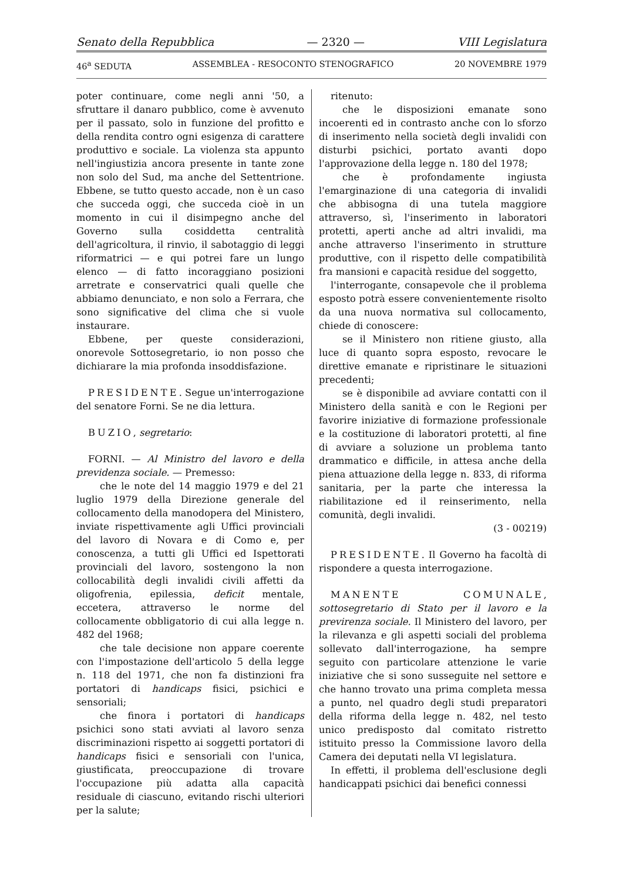Senato della Repubblica — 2320 — VIII Legislatura
46<sup>a</sup> SEDUTA ASSEMBLEA - RESOCONTO STENOGRAFICO 20 NOVEMBRE 1979
poter continuare, come negli anni '50, a sfruttare il danaro pubblico, come è avvenuto per il passato, solo in funzione del profitto e della rendita contro ogni esigenza di carattere produttivo e sociale. La violenza sta appunto nell'ingiustizia ancora presente in tante zone non solo del Sud, ma anche del Settentrione. Ebbene, se tutto questo accade, non è un caso che succeda oggi, che succeda cioè in un momento in cui il disimpegno anche del Governo sulla cosiddetta centralità dell'agricoltura, il rinvio, il sabotaggio di leggi riformatrici — e qui potrei fare un lungo elenco — di fatto incoraggiano posizioni arretrate e conservatrici quali quelle che abbiamo denunciato, e non solo a Ferrara, che sono significative del clima che si vuole instaurare.
Ebbene, per queste considerazioni, onorevole Sottosegretario, io non posso che dichiarare la mia profonda insoddisfazione.
PRESIDENTE. Segue un'interrogazione del senatore Forni. Se ne dia lettura.
BUZIO, segretario:
FORNI. — Al Ministro del lavoro e della previdenza sociale. — Premesso:
che le note del 14 maggio 1979 e del 21 luglio 1979 della Direzione generale del collocamento della manodopera del Ministero, inviate rispettivamente agli Uffici provinciali del lavoro di Novara e di Como e, per conoscenza, a tutti gli Uffici ed Ispettorati provinciali del lavoro, sostengono la non collocabilità degli invalidi civili affetti da oligofrenia, epilessia, deficit mentale, eccetera, attraverso le norme del collocamente obbligatorio di cui alla legge n. 482 del 1968;
che tale decisione non appare coerente con l'impostazione dell'articolo 5 della legge n. 118 del 1971, che non fa distinzioni fra portatori di handicaps fisici, psichici e sensoriali;
che finora i portatori di handicaps psichici sono stati avviati al lavoro senza discriminazioni rispetto ai soggetti portatori di handicaps fisici e sensoriali con l'unica, giustificata, preoccupazione di trovare l'occupazione più adatta alla capacità residuale di ciascuno, evitando rischi ulteriori per la salute;
ritenuto:
che le disposizioni emanate sono incoerenti ed in contrasto anche con lo sforzo di inserimento nella società degli invalidi con disturbi psichici, portato avanti dopo l'approvazione della legge n. 180 del 1978;
che è profondamente ingiusta l'emarginazione di una categoria di invalidi che abbisogna di una tutela maggiore attraverso, sì, l'inserimento in laboratori protetti, aperti anche ad altri invalidi, ma anche attraverso l'inserimento in strutture produttive, con il rispetto delle compatibilità fra mansioni e capacità residue del soggetto,
l'interrogante, consapevole che il problema esposto potrà essere convenientemente risolto da una nuova normativa sul collocamento, chiede di conoscere:
se il Ministero non ritiene giusto, alla luce di quanto sopra esposto, revocare le direttive emanate e ripristinare le situazioni precedenti;
se è disponibile ad avviare contatti con il Ministero della sanità e con le Regioni per favorire iniziative di formazione professionale e la costituzione di laboratori protetti, al fine di avviare a soluzione un problema tanto drammatico e difficile, in attesa anche della piena attuazione della legge n. 833, di riforma sanitaria, per la parte che interessa la riabilitazione ed il reinserimento, nella comunità, degli invalidi.
(3 - 00219)
PRESIDENTE. Il Governo ha facoltà di rispondere a questa interrogazione.
MANENTE COMUNALE, sottosegretario di Stato per il lavoro e la previrenza sociale. Il Ministero del lavoro, per la rilevanza e gli aspetti sociali del problema sollevato dall'interrogazione, ha sempre seguito con particolare attenzione le varie iniziative che si sono susseguite nel settore e che hanno trovato una prima completa messa a punto, nel quadro degli studi preparatori della riforma della legge n. 482, nel testo unico predisposto dal comitato ristretto istituito presso la Commissione lavoro della Camera dei deputati nella VI legislatura.
In effetti, il problema dell'esclusione degli handicappati psichici dai benefici connessi